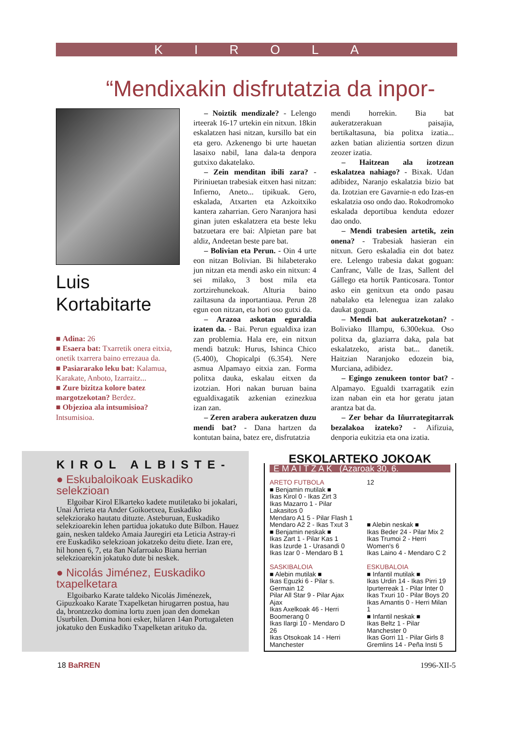KIROLA
“Mendixakin disfrutatzia da inpor-
Luis
Kortabitarte
■ Adina: 26
■ Esaera bat: Txarretik onera eitxia, onetik txarrera baino errezaua da.
■ Pasiararako leku bat: Kalamua, Karakate, Anboto, Izarraitz...
■ Zure bizitza kolore batez margotzekotan? Berdez.
■ Objezioa ala intsumisioa? Intsumisioa.
– Noiztik mendizale? - Lelengo irteerak 16-17 urtekin ein nitxun. 18kin eskalatzen hasi nitzan, kursillo bat ein eta gero. Azkenengo bi urte hauetan lasaixo nabil, lana dala-ta denpora gutxixo dakatelako.
– Zein menditan ibili zara? - Piriniuetan trabesiak eitxen hasi nitzan: Infierno, Aneto... tipikuak. Gero, eskalada, Atxarten eta Azkoitxiko kantera zaharrian. Gero Naranjora hasi ginan juten eskalatzera eta beste leku batzuetara ere bai: Alpietan pare bat aldiz, Andeetan beste pare bat.
– Bolivian eta Perun. - Oin 4 urte eon nitzan Bolivian. Bi hilabeterako jun nitzan eta mendi asko ein nitxun: 4 sei milako, 3 bost mila eta zortzirehunekoak. Alturia baino zailtasuna da inportantiaua. Perun 28 egun eon nitzan, eta hori oso gutxi da.
– Arazoa askotan eguraldia izaten da. - Bai. Perun egualdixa izan zan problemia. Hala ere, ein nitxun mendi batzuk: Hurus, Ishinca Chico (5.400), Chopicalpi (6.354). Nere asmua Alpamayo eitxia zan. Forma politxa dauka, eskalau eitxen da izotzian. Hori nakan buruan baina egualdixagatik azkenian ezinezkua izan zan.
– Zeren arabera aukeratzen duzu mendi bat? - Dana hartzen da kontutan baina, batez ere, disfrutatzia
mendi horrekin. Bia bat aukeratzerakuan paisajia, bertikaltasuna, bia politxa izatia... azken batian alizientia sortzen dizun zeozer izatia.
– Haitzean ala izotzean eskalatzea nahiago? - Bixak. Udan adibidez, Naranjo eskalatzia bizio bat da. Izotzian ere Gavarnie-n edo Izas-en eskalatzia oso ondo dao. Rokodromoko eskalada deportibua kenduta edozer dao ondo.
– Mendi trabesien artetik, zein onena? - Trabesiak hasieran ein nitxun. Gero eskaladia ein dot batez ere. Lelengo trabesia dakat goguan: Canfranc, Valle de Izas, Sallent del Gállego eta hortik Panticosara. Tontor asko ein genitxun eta ondo pasau nabalako eta lelenegua izan zalako daukat goguan.
– Mendi bat aukeratzekotan? - Boliviako Illampu, 6.300ekua. Oso politxa da, glaziarra daka, pala bat eskalatzeko, arista bat... danetik. Haitzian Naranjoko edozein bia, Murciana, adibidez.
– Egingo zenukeen tontor bat? - Alpamayo. Egualdi txarragatik ezin izan naban ein eta hor geratu jatan arantza bat da.
– Zer behar da Iñurrategitarrak bezalakoa izateko? - Aifizuia, denporia eukitzia eta ona izatia.
KIROL ALBISTE-
● Eskubaloikoak Euskadiko selekzioan
Elgoibar Kirol Elkarteko kadete mutiletako bi jokalari, Unai Arrieta eta Ander Goikoetxea, Euskadiko selekziorako hautatu dituzte. Asteburuan, Euskadiko selekzioarekin lehen partidua jokatuko dute Bilbon. Hauez gain, nesken taldeko Amaia Jauregiri eta Leticia Astray-ri ere Euskadiko selekzioan jokatzeko deitu diete. Izan ere, hil honen 6, 7, eta 8an Nafarroako Biana herrian selekzioarekin jokatuko dute bi neskek.
● Nicolás Jiménez, Euskadiko txapelketara
Elgoibarko Karate taldeko Nicolás Jiménezek, Gipuzkoako Karate Txapelketan hirugarren postua, hau da, brontzezko domina lortu zuen joan den domekan Usurbilen. Domina honi esker, hilaren 14an Portugaleten jokatuko den Euskadiko Txapelketan arituko da.
ESKOLARTEKO JOKOAK
E M A I T Z A K (Azaroak 30, 6.
ARETO FUTBOLA
■ Benjamin mutilak ■
Ikas Kirol 0 - Ikas Zirt 3
Ikas Mazarro 1 - Pilar Lakasitos 0
Mendaro A1 5 - Pilar Flash 1
Mendaro A2 2 - Ikas Txut 3
■ Benjamin neskak ■
Ikas Zart 1 - Pilar Kas 1
Ikas Izurde 1 - Urasandi 0
Ikas Izar 0 - Mendaro B 1
SASKIBALOIA
■ Alebin mutilak ■
Ikas Eguzki 6 - Pilar s. Germain 12
Pilar All Star 9 - Pilar Ajax Ajax
Ikas Axelkoak 46 - Herri Boomerang 0
Ikas Ilargi 10 - Mendaro D 26
Ikas Otsokoak 14 - Herri Manchester
12
■ Alebin neskak ■
Ikas Beder 24 - Pilar Mix 2
Ikas Trumoi 2 - Herri Women's 6
Ikas Laino 4 - Mendaro C 2
ESKUBALOIA
■ Infantil mutilak ■
Ikas Urdin 14 - Ikas Pirri 19
Ipurterreak 1 - Pilar Inter 0
Ikas Txuri 10 - Pilar Boys 20
Ikas Amantis 0 - Herri Milan 1
■ Infantil neskak ■
Ikas Beltz 1 - Pilar Manchester 0
Ikas Gorri 11 - Pilar Girls 8
Gremlins 14 - Peña Insti 5
18 BaRREN 1996-XII-5